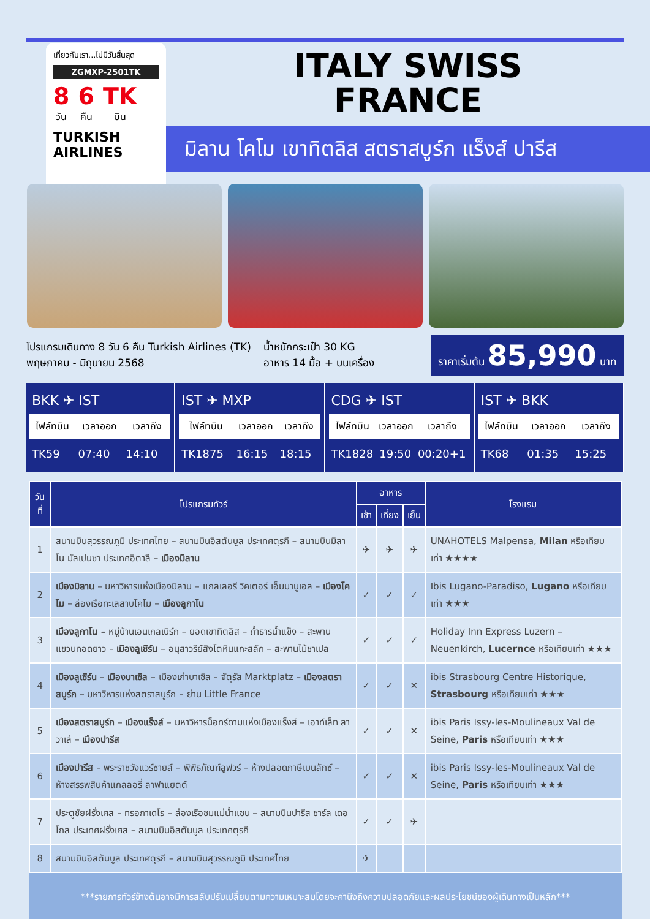เที่ยวกับเรา...ไม่มีวันสิ้นสุด
ZGMXP-2501TK
8
วัน
6
คืน
TK
บิน
TURKISH
AIRLINES
ITALY SWISS
FRANCE
มิลาน โคโม เขาทิตลิส สตราสบูร์ก แร็งส์ ปารีส
โปรแกรมเดินทาง 8 วัน 6 คืน Turkish Airlines (TK)
พฤษภาคม - มิถุนายน 2568
น้ำหนักกระเป๋า 30 KG
อาหาร 14 มื้อ + บนเครื่อง
ราคาเริ่มต้น 85,990 บาท
BKK ✈ IST
| ไฟล์ทบิน | เวลาออก | เวลาถึง |
| --- | --- | --- |
| TK59 | 07:40 | 14:10 |
IST ✈ MXP
| ไฟล์ทบิน | เวลาออก | เวลาถึง |
| --- | --- | --- |
| TK1875 | 16:15 | 18:15 |
CDG ✈ IST
| ไฟล์ทบิน | เวลาออก | เวลาถึง |
| --- | --- | --- |
| TK1828 | 19:50 | 00:20+1 |
IST ✈ BKK
| ไฟล์ทบิน | เวลาออก | เวลาถึง |
| --- | --- | --- |
| TK68 | 01:35 | 15:25 |
| วันที่ | โปรแกรมทัวร์ | อาหาร | | | โรงแรม |
| --- | --- | --- | --- | --- | --- |
| | | เช้า | เที่ยง | เย็น | |
| 1 | สนามบินสุวรรณภูมิ ประเทศไทย – สนามบินอิสตันบูล ประเทศตุรกี – สนามบินมิลาโน มัลเปนซา ประเทศอิตาลี – เมืองมิลาน | ✈ | ✈ | ✈ | UNAHOTELS Malpensa, Milan หรือเทียบเท่า ★★★★ |
| 2 | เมืองมิลาน – มหาวิหารแห่งเมืองมิลาน – แกลเลอรี วิคเตอร์ เอ็มมานูเอล – เมืองโคโม – ล่องเรือทะเลสาบโคโม – เมืองลูกาโน | ✓ | ✓ | ✓ | Ibis Lugano-Paradiso, Lugano หรือเทียบเท่า ★★★ |
| 3 | เมืองลูกาโน – หมู่บ้านเอนเกลเบิร์ก – ยอดเขาทิตลิส – ถ้ำธารน้ำแข็ง – สะพานแขวนทอดยาว – เมืองลูเซิร์น – อนุสาวรีย์สิงโตหินแกะสลัก – สะพานไม้ชาเปล | ✓ | ✓ | ✓ | Holiday Inn Express Luzern – Neuenkirch, Lucernce หรือเทียบเท่า ★★★ |
| 4 | เมืองลูเซิร์น – เมืองบาเซิล – เมืองเก่าบาเซิล – จัตุรัส Marktplatz – เมืองสตราสบูร์ก – มหาวิหารแห่งสตราสบูร์ก – ย่าน Little France | ✓ | ✓ | ✕ | ibis Strasbourg Centre Historique, Strasbourg หรือเทียบเท่า ★★★ |
| 5 | เมืองสตราสบูร์ก – เมืองแร็งส์ – มหาวิหารน็อทร์ดามแห่งเมืองแร็งส์ – เอาท์เล็ท ลาวาเล่ – เมืองปารีส | ✓ | ✓ | ✕ | ibis Paris Issy-les-Moulineaux Val de Seine, Paris หรือเทียบเท่า ★★★ |
| 6 | เมืองปารีส – พระราชวังแวร์ซายส์ – พิพิธภัณฑ์ลูฟวร์ – ห้างปลอดภาษีเบนลักซ์ – ห้างสรรพสินค้าแกลลอรี่ ลาฟาแยตต์ | ✓ | ✓ | ✕ | ibis Paris Issy-les-Moulineaux Val de Seine, Paris หรือเทียบเท่า ★★★ |
| 7 | ประตูชัยฝรั่งเศส – ทรอกาเดโร – ล่องเรือชมแม่น้ำแซน – สนามบินปารีส ชาร์ล เดอ โกล ประเทศฝรั่งเศส – สนามบินอิสตันบูล ประเทศตุรกี | ✓ | ✓ | ✈ | |
| 8 | สนามบินอิสตันบูล ประเทศตุรกี – สนามบินสุวรรณภูมิ ประเทศไทย | ✈ | | | |
***รายการทัวร์ข้างต้นอาจมีการสลับปรับเปลี่ยนตามความเหมาะสมโดยจะคำนึงถึงความปลอดภัยและผลประโยชน์ของผู้เดินทางเป็นหลัก***